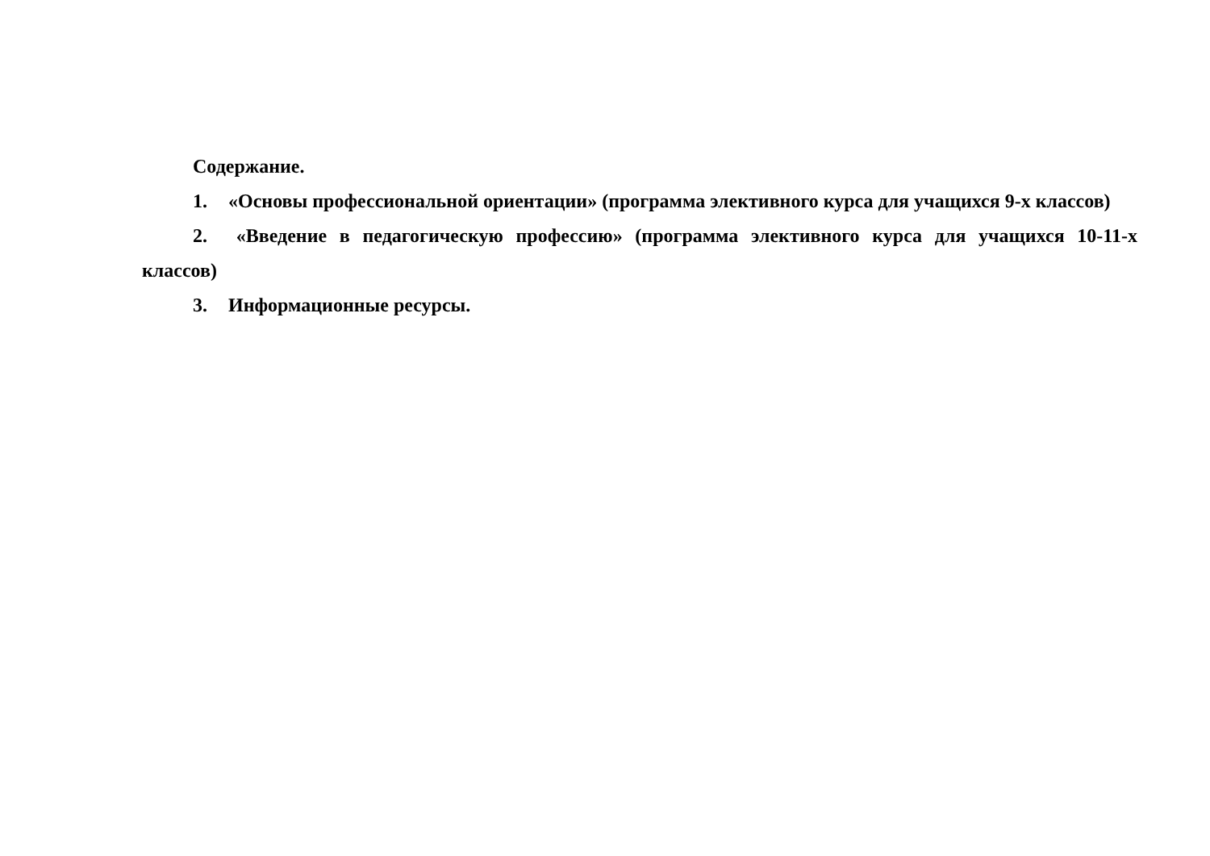Содержание.
1. «Основы профессиональной ориентации» (программа элективного курса для учащихся 9-х классов)
2. «Введение в педагогическую профессию» (программа элективного курса для учащихся 10-11-х классов)
3. Информационные ресурсы.